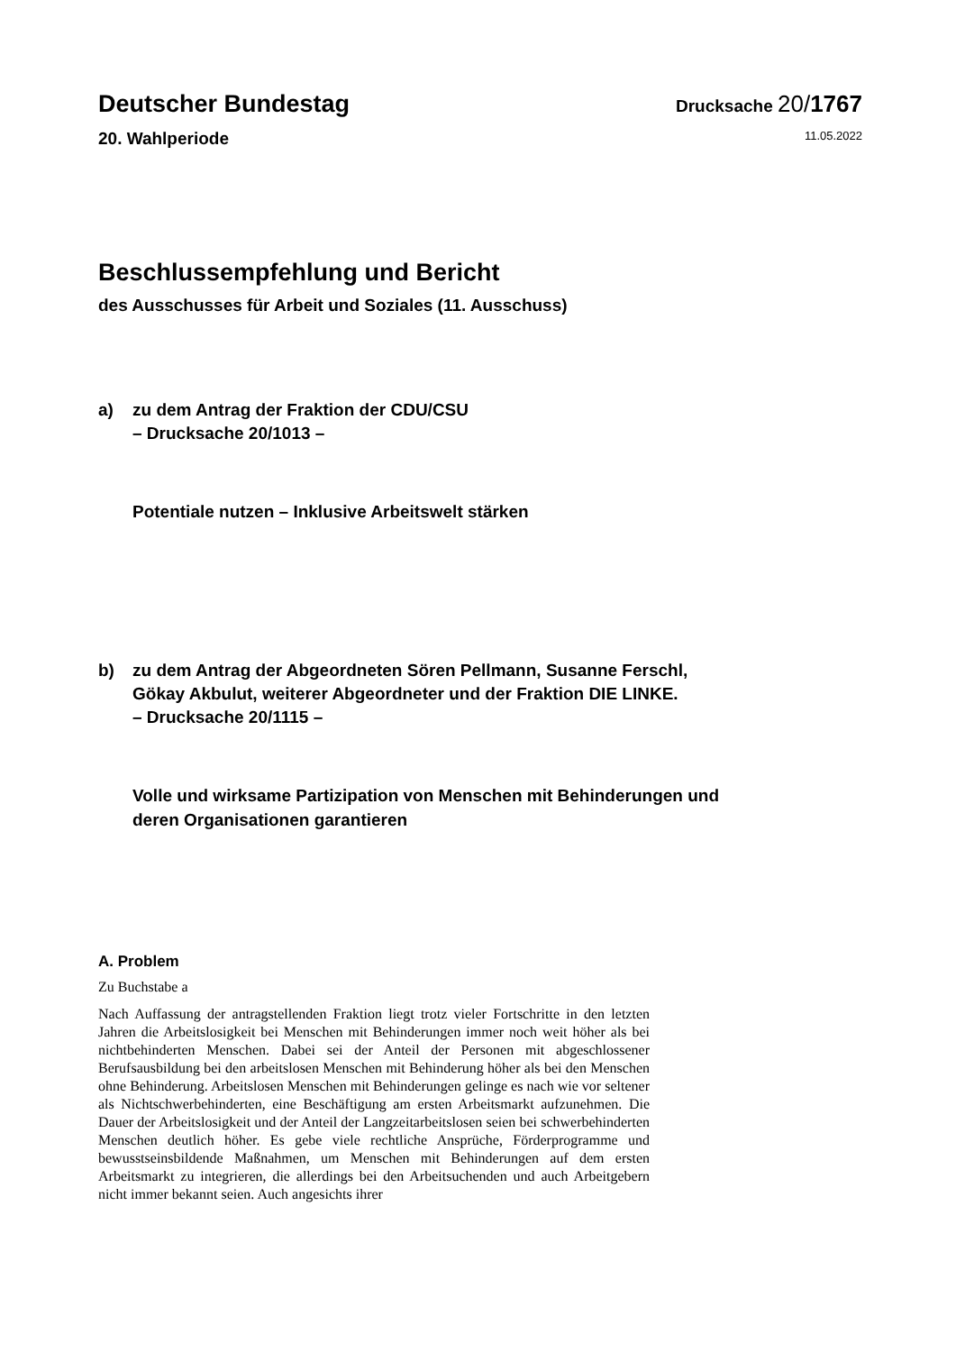Deutscher Bundestag Drucksache 20/1767
20. Wahlperiode 11.05.2022
Beschlussempfehlung und Bericht
des Ausschusses für Arbeit und Soziales (11. Ausschuss)
a) zu dem Antrag der Fraktion der CDU/CSU
– Drucksache 20/1013 –
Potentiale nutzen – Inklusive Arbeitswelt stärken
b) zu dem Antrag der Abgeordneten Sören Pellmann, Susanne Ferschl,
Gökay Akbulut, weiterer Abgeordneter und der Fraktion DIE LINKE.
– Drucksache 20/1115 –
Volle und wirksame Partizipation von Menschen mit Behinderungen und
deren Organisationen garantieren
A. Problem
Zu Buchstabe a
Nach Auffassung der antragstellenden Fraktion liegt trotz vieler Fortschritte in den letzten Jahren die Arbeitslosigkeit bei Menschen mit Behinderungen immer noch weit höher als bei nichtbehinderten Menschen. Dabei sei der Anteil der Personen mit abgeschlossener Berufsausbildung bei den arbeitslosen Menschen mit Behinderung höher als bei den Menschen ohne Behinderung. Arbeitslosen Menschen mit Behinderungen gelinge es nach wie vor seltener als Nichtschwerbehinderten, eine Beschäftigung am ersten Arbeitsmarkt aufzunehmen. Die Dauer der Arbeitslosigkeit und der Anteil der Langzeitarbeitslosen seien bei schwerbehinderten Menschen deutlich höher. Es gebe viele rechtliche Ansprüche, Förderprogramme und bewusstseinsbildende Maßnahmen, um Menschen mit Behinderungen auf dem ersten Arbeitsmarkt zu integrieren, die allerdings bei den Arbeitsuchenden und auch Arbeitgebern nicht immer bekannt seien. Auch angesichts ihrer